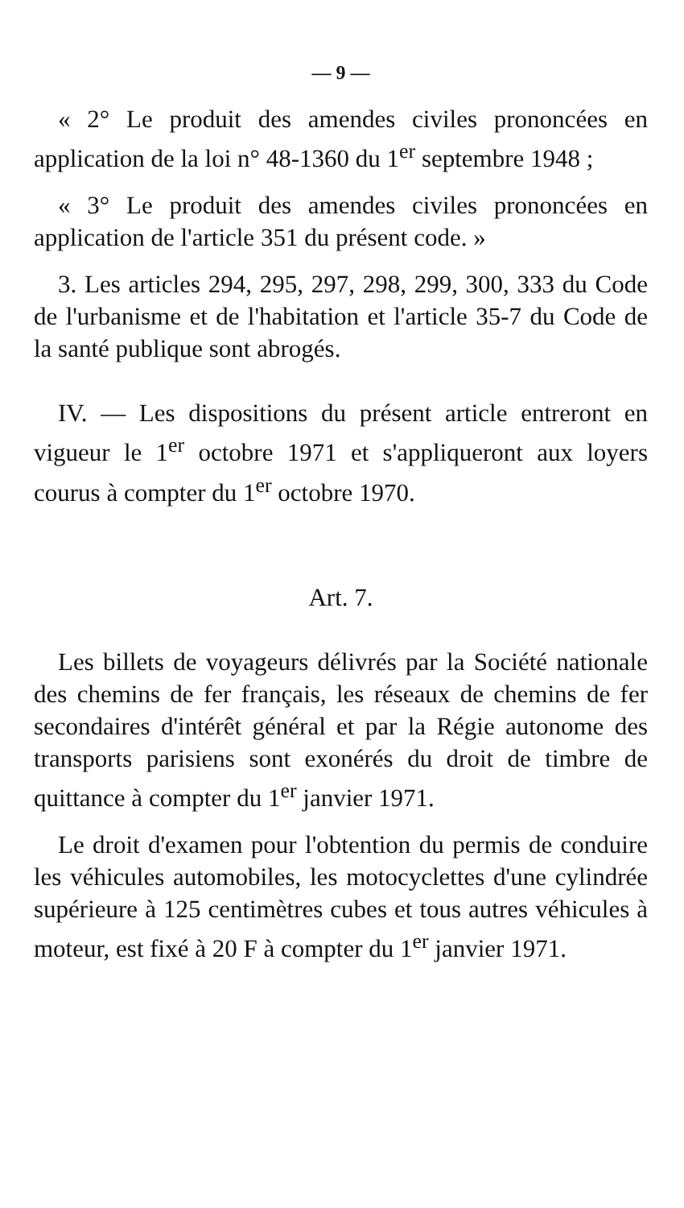— 9 —
« 2° Le produit des amendes civiles prononcées en application de la loi n° 48-1360 du 1<sup>er</sup> septembre 1948 ;
« 3° Le produit des amendes civiles prononcées en application de l'article 351 du présent code. »
3. Les articles 294, 295, 297, 298, 299, 300, 333 du Code de l'urbanisme et de l'habitation et l'article 35-7 du Code de la santé publique sont abrogés.
IV. — Les dispositions du présent article entreront en vigueur le 1<sup>er</sup> octobre 1971 et s'appliqueront aux loyers courus à compter du 1<sup>er</sup> octobre 1970.
Art. 7.
Les billets de voyageurs délivrés par la Société nationale des chemins de fer français, les réseaux de chemins de fer secondaires d'intérêt général et par la Régie autonome des transports parisiens sont exonérés du droit de timbre de quittance à compter du 1<sup>er</sup> janvier 1971.
Le droit d'examen pour l'obtention du permis de conduire les véhicules automobiles, les motocyclettes d'une cylindrée supérieure à 125 centimètres cubes et tous autres véhicules à moteur, est fixé à 20 F à compter du 1<sup>er</sup> janvier 1971.